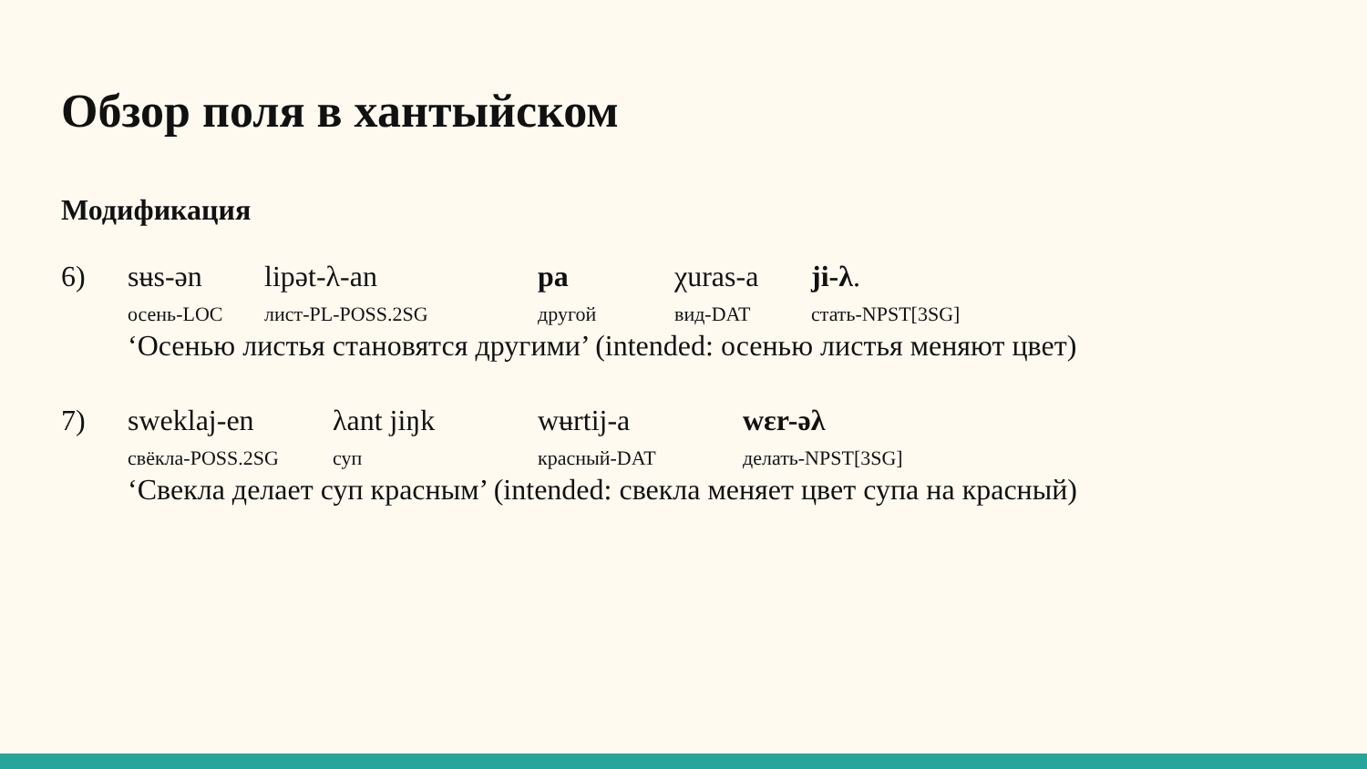Обзор поля в хантыйском
Модификация
| 6) | sʉs-ən | lipət-λ-an | pa | χuras-a | ji-λ . |
| | осень-LOC | лист-PL-POSS.2SG | другой | вид-DAT | стать-NPST[3SG] |
| | ‘Осенью листья становятся другими’ (intended: осенью листья меняют цвет) | | | | |
| 7) | sweklaj-en | λant jiŋk | wʉrtij-a | wɛr-əλ |
| | свёкла-POSS.2SG | суп | красный-DAT | делать-NPST[3SG] |
| | ‘Свекла делает суп красным’ (intended: свекла меняет цвет супа на красный) | | | |